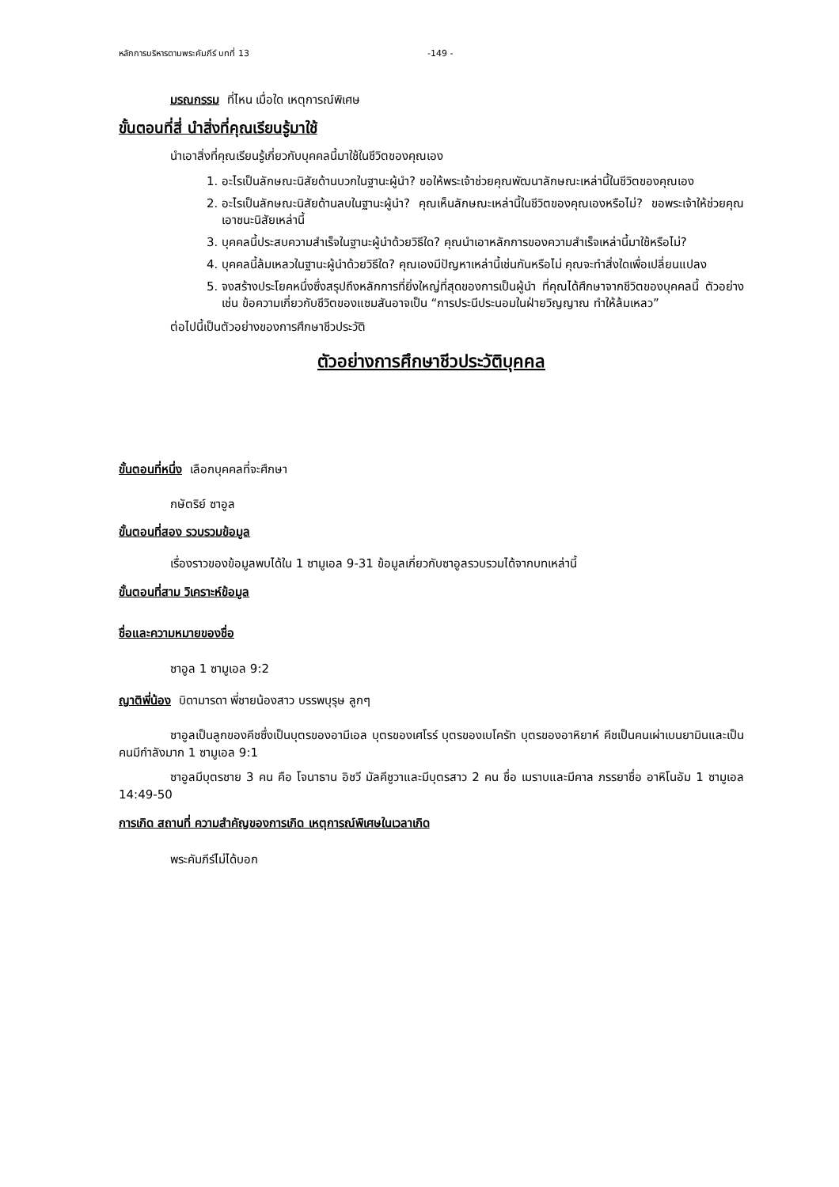หลักการบริหารตามพระคัมภีร์ บทที่ 13 -149 -
มรณกรรม ที่ไหน เมื่อใด เหตุการณ์พิเศษ
ขั้นตอนที่สี่ นำสิ่งที่คุณเรียนรู้มาใช้
นำเอาสิ่งที่คุณเรียนรู้เกี่ยวกับบุคคลนี้มาใช้ในชีวิตของคุณเอง
1. อะไรเป็นลักษณะนิสัยด้านบวกในฐานะผู้นำ? ขอให้พระเจ้าช่วยคุณพัฒนาลักษณะเหล่านี้ในชีวิตของคุณเอง
2. อะไรเป็นลักษณะนิสัยด้านลบในฐานะผู้นำ? คุณเห็นลักษณะเหล่านี้ในชีวิตของคุณเองหรือไม่? ขอพระเจ้าให้ช่วยคุณเอาชนะนิสัยเหล่านี้
3. บุคคลนี้ประสบความสำเร็จในฐานะผู้นำด้วยวิธีใด? คุณนำเอาหลักการของความสำเร็จเหล่านี้มาใช้หรือไม่?
4. บุคคลนี้ล้มเหลวในฐานะผู้นำด้วยวิธีใด? คุณเองมีปัญหาเหล่านี้เช่นกันหรือไม่ คุณจะทำสิ่งใดเพื่อเปลี่ยนแปลง
5. จงสร้างประโยคหนึ่งซึ่งสรุปถึงหลักการที่ยิ่งใหญ่ที่สุดของการเป็นผู้นำ ที่คุณได้ศึกษาจากชีวิตของบุคคลนี้ ตัวอย่างเช่น ข้อความเกี่ยวกับชีวิตของแซมสันอาจเป็น “การประนีประนอมในฝ่ายวิญญาณ ทำให้ล้มเหลว”
ต่อไปนี้เป็นตัวอย่างของการศึกษาชีวประวัติ
ตัวอย่างการศึกษาชีวประวัติบุคคล
ขั้นตอนที่หนึ่ง เลือกบุคคลที่จะศึกษา
กษัตริย์ ซาอูล
ขั้นตอนที่สอง รวบรวมข้อมูล
เรื่องราวของข้อมูลพบได้ใน 1 ซามูเอล 9-31 ข้อมูลเกี่ยวกับซาอูลรวบรวมได้จากบทเหล่านี้
ขั้นตอนที่สาม วิเคราะห์ข้อมูล
ชื่อและความหมายของชื่อ
ซาอูล 1 ซามูเอล 9:2
ญาติพี่น้อง บิดามารดา พี่ชายน้องสาว บรรพบุรุษ ลูกๆ
ซาอูลเป็นลูกของคีชซึ่งเป็นบุตรของอามีเอล บุตรของเศโรร์ บุตรของเบโครัท บุตรของอาหิยาห์ คีชเป็นคนเผ่าเบนยามินและเป็นคนมีกำลังมาก 1 ซามูเอล 9:1
ซาอูลมีบุตรชาย 3 คน คือ โจนาธาน อิชวี มัลคีชูวาและมีบุตรสาว 2 คน ชื่อ เมราบและมีคาล ภรรยาชื่อ อาหิโนอัม 1 ซามูเอล 14:49-50
การเกิด สถานที่ ความสำคัญของการเกิด เหตุการณ์พิเศษในเวลาเกิด
พระคัมภีร์ไม่ได้บอก